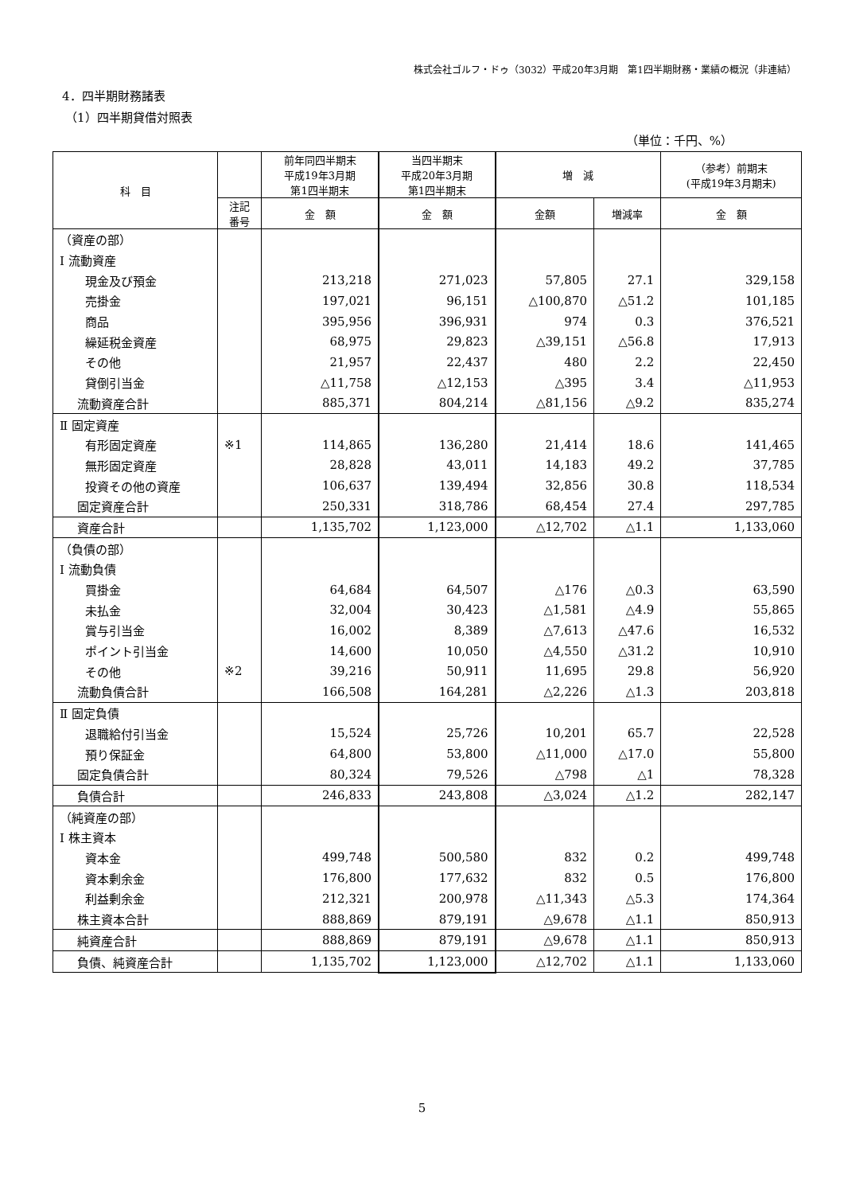株式会社ゴルフ・ドゥ（3032）平成20年3月期　第1四半期財務・業績の概況（非連結）
4．四半期財務諸表
（1）四半期貸借対照表
（単位：千円、%）
| 科 目 | | 前年同四半期末 平成19年3月期 第1四半期末 | 当四半期末 平成20年3月期 第1四半期末 | 増 減 | | （参考）前期末 (平成19年3月期末) |
| --- | --- | --- | --- | --- | --- | --- |
| | 注記 番号 | 金 額 | 金 額 | 金額 | 増減率 | 金 額 |
| （資産の部） | | | | | | |
| Ⅰ 流動資産 | | | | | | |
| 現金及び預金 | | 213,218 | 271,023 | 57,805 | 27.1 | 329,158 |
| 売掛金 | | 197,021 | 96,151 | △100,870 | △51.2 | 101,185 |
| 商品 | | 395,956 | 396,931 | 974 | 0.3 | 376,521 |
| 繰延税金資産 | | 68,975 | 29,823 | △39,151 | △56.8 | 17,913 |
| その他 | | 21,957 | 22,437 | 480 | 2.2 | 22,450 |
| 貸倒引当金 | | △11,758 | △12,153 | △395 | 3.4 | △11,953 |
| 流動資産合計 | | 885,371 | 804,214 | △81,156 | △9.2 | 835,274 |
| Ⅱ 固定資産 | | | | | | |
| 有形固定資産 | ※1 | 114,865 | 136,280 | 21,414 | 18.6 | 141,465 |
| 無形固定資産 | | 28,828 | 43,011 | 14,183 | 49.2 | 37,785 |
| 投資その他の資産 | | 106,637 | 139,494 | 32,856 | 30.8 | 118,534 |
| 固定資産合計 | | 250,331 | 318,786 | 68,454 | 27.4 | 297,785 |
| 資産合計 | | 1,135,702 | 1,123,000 | △12,702 | △1.1 | 1,133,060 |
| （負債の部） | | | | | | |
| Ⅰ 流動負債 | | | | | | |
| 買掛金 | | 64,684 | 64,507 | △176 | △0.3 | 63,590 |
| 未払金 | | 32,004 | 30,423 | △1,581 | △4.9 | 55,865 |
| 賞与引当金 | | 16,002 | 8,389 | △7,613 | △47.6 | 16,532 |
| ポイント引当金 | | 14,600 | 10,050 | △4,550 | △31.2 | 10,910 |
| その他 | ※2 | 39,216 | 50,911 | 11,695 | 29.8 | 56,920 |
| 流動負債合計 | | 166,508 | 164,281 | △2,226 | △1.3 | 203,818 |
| Ⅱ 固定負債 | | | | | | |
| 退職給付引当金 | | 15,524 | 25,726 | 10,201 | 65.7 | 22,528 |
| 預り保証金 | | 64,800 | 53,800 | △11,000 | △17.0 | 55,800 |
| 固定負債合計 | | 80,324 | 79,526 | △798 | △1 | 78,328 |
| 負債合計 | | 246,833 | 243,808 | △3,024 | △1.2 | 282,147 |
| （純資産の部） | | | | | | |
| Ⅰ 株主資本 | | | | | | |
| 資本金 | | 499,748 | 500,580 | 832 | 0.2 | 499,748 |
| 資本剰余金 | | 176,800 | 177,632 | 832 | 0.5 | 176,800 |
| 利益剰余金 | | 212,321 | 200,978 | △11,343 | △5.3 | 174,364 |
| 株主資本合計 | | 888,869 | 879,191 | △9,678 | △1.1 | 850,913 |
| 純資産合計 | | 888,869 | 879,191 | △9,678 | △1.1 | 850,913 |
| 負債、純資産合計 | | 1,135,702 | 1,123,000 | △12,702 | △1.1 | 1,133,060 |
5